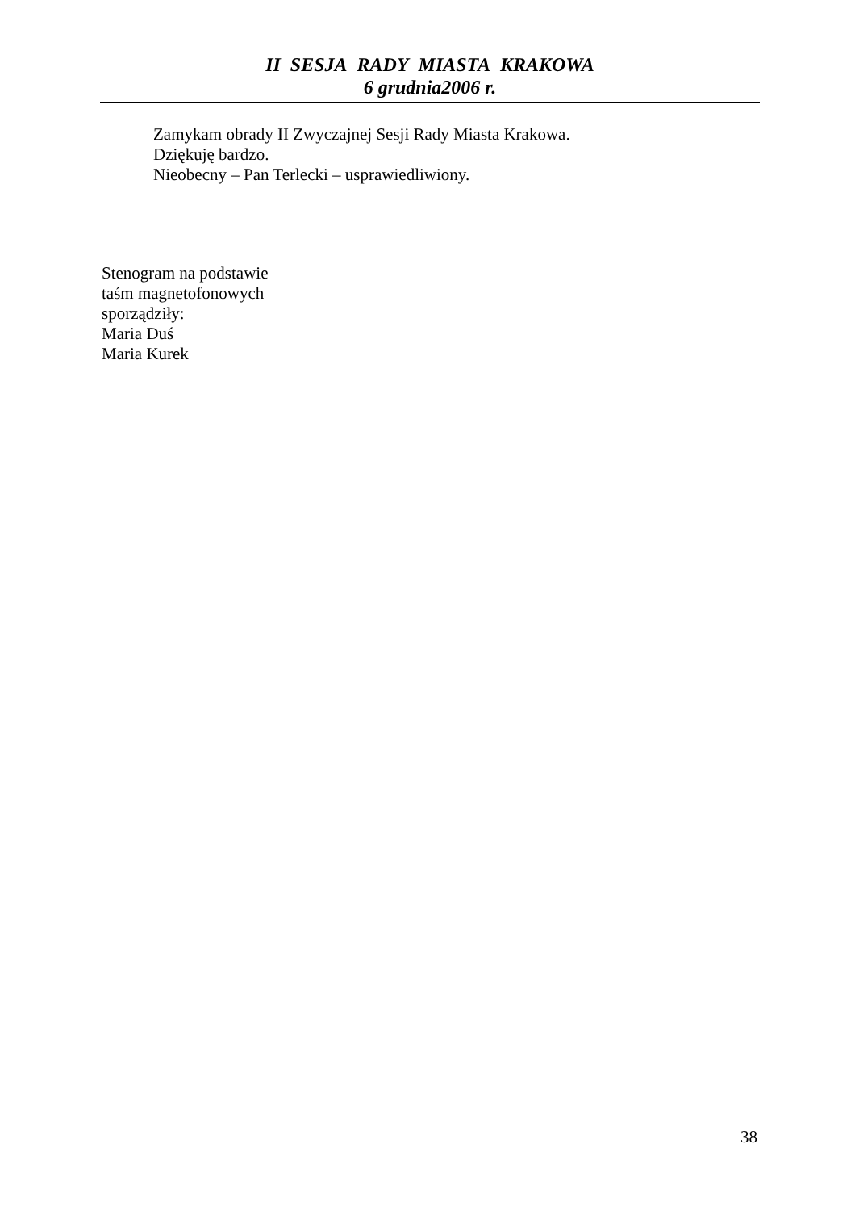II SESJA RADY MIASTA KRAKOWA
6 grudnia2006 r.
Zamykam obrady II Zwyczajnej Sesji Rady Miasta Krakowa.
Dziękuję bardzo.
Nieobecny – Pan Terlecki – usprawiedliwiony.
Stenogram na podstawie
taśm magnetofonowych
sporządziły:
Maria Duś
Maria Kurek
38